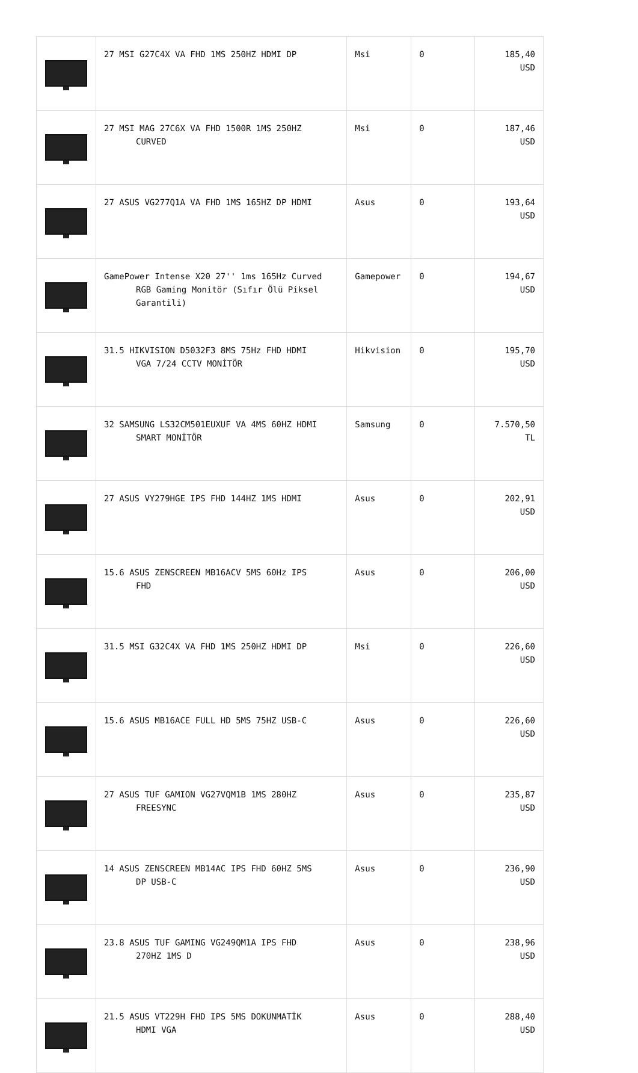| | 27 MSI G27C4X VA FHD 1MS 250HZ HDMI DP | Msi | 0 | 185,40 USD |
| | 27 MSI MAG 27C6X VA FHD 1500R 1MS 250HZ CURVED | Msi | 0 | 187,46 USD |
| | 27 ASUS VG277Q1A VA FHD 1MS 165HZ DP HDMI | Asus | 0 | 193,64 USD |
| | GamePower Intense X20 27'' 1ms 165Hz Curved RGB Gaming Monitör (Sıfır Ölü Piksel Garantili) | Gamepower | 0 | 194,67 USD |
| | 31.5 HIKVISION D5032F3 8MS 75Hz FHD HDMI VGA 7/24 CCTV MONİTÖR | Hikvision | 0 | 195,70 USD |
| | 32 SAMSUNG LS32CM501EUXUF VA 4MS 60HZ HDMI SMART MONİTÖR | Samsung | 0 | 7.570,50 TL |
| | 27 ASUS VY279HGE IPS FHD 144HZ 1MS HDMI | Asus | 0 | 202,91 USD |
| | 15.6 ASUS ZENSCREEN MB16ACV 5MS 60Hz IPS FHD | Asus | 0 | 206,00 USD |
| | 31.5 MSI G32C4X VA FHD 1MS 250HZ HDMI DP | Msi | 0 | 226,60 USD |
| | 15.6 ASUS MB16ACE FULL HD 5MS 75HZ USB-C | Asus | 0 | 226,60 USD |
| | 27 ASUS TUF GAMION VG27VQM1B 1MS 280HZ FREESYNC | Asus | 0 | 235,87 USD |
| | 14 ASUS ZENSCREEN MB14AC IPS FHD 60HZ 5MS DP USB-C | Asus | 0 | 236,90 USD |
| | 23.8 ASUS TUF GAMING VG249QM1A IPS FHD 270HZ 1MS D | Asus | 0 | 238,96 USD |
| | 21.5 ASUS VT229H FHD IPS 5MS DOKUNMATİK HDMI VGA | Asus | 0 | 288,40 USD |